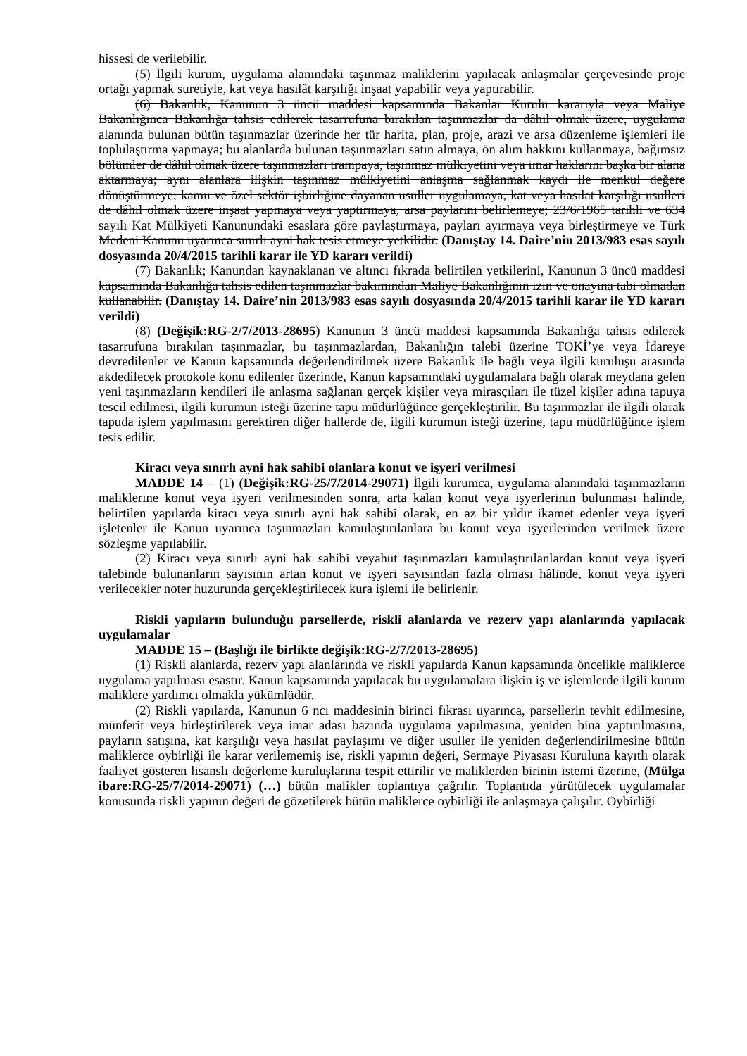hissesi de verilebilir.
(5) İlgili kurum, uygulama alanındaki taşınmaz maliklerini yapılacak anlaşmalar çerçevesinde proje ortağı yapmak suretiyle, kat veya hasılât karşılığı inşaat yapabilir veya yaptırabilir.
(6) Bakanlık, Kanunun 3 üncü maddesi kapsamında Bakanlar Kurulu kararıyla veya Maliye Bakanlığınca Bakanlığa tahsis edilerek tasarrufuna bırakılan taşınmazlar da dâhil olmak üzere, uygulama alanında bulunan bütün taşınmazlar üzerinde her tür harita, plan, proje, arazi ve arsa düzenleme işlemleri ile toplulaştırma yapmaya; bu alanlarda bulunan taşınmazları satın almaya, ön alım hakkını kullanmaya, bağımsız bölümler de dâhil olmak üzere taşınmazları trampaya, taşınmaz mülkiyetini veya imar haklarını başka bir alana aktarmaya; aynı alanlara ilişkin taşınmaz mülkiyetini anlaşma sağlanmak kaydı ile menkul değere dönüştürmeye; kamu ve özel sektör işbirliğine dayanan usuller uygulamaya, kat veya hasılat karşılığı usulleri de dâhil olmak üzere inşaat yapmaya veya yaptırmaya, arsa paylarını belirlemeye; 23/6/1965 tarihli ve 634 sayılı Kat Mülkiyeti Kanunundaki esaslara göre paylaştırmaya, payları ayırmaya veya birleştirmeye ve Türk Medeni Kanunu uyarınca sınırlı ayni hak tesis etmeye yetkilidir. (Danıştay 14. Daire’nin 2013/983 esas sayılı dosyasında 20/4/2015 tarihli karar ile YD kararı verildi)
(7) Bakanlık; Kanundan kaynaklanan ve altıncı fıkrada belirtilen yetkilerini, Kanunun 3 üncü maddesi kapsamında Bakanlığa tahsis edilen taşınmazlar bakımından Maliye Bakanlığının izin ve onayına tabi olmadan kullanabilir. (Danıştay 14. Daire’nin 2013/983 esas sayılı dosyasında 20/4/2015 tarihli karar ile YD kararı verildi)
(8) (Değişik:RG-2/7/2013-28695) Kanunun 3 üncü maddesi kapsamında Bakanlığa tahsis edilerek tasarrufuna bırakılan taşınmazlar, bu taşınmazlardan, Bakanlığın talebi üzerine TOKİ’ye veya İdareye devredilenler ve Kanun kapsamında değerlendirilmek üzere Bakanlık ile bağlı veya ilgili kuruluşu arasında akdedilecek protokole konu edilenler üzerinde, Kanun kapsamındaki uygulamalara bağlı olarak meydana gelen yeni taşınmazların kendileri ile anlaşma sağlanan gerçek kişiler veya mirasçıları ile tüzel kişiler adına tapuya tescil edilmesi, ilgili kurumun isteği üzerine tapu müdürlüğünce gerçekleştirilir. Bu taşınmazlar ile ilgili olarak tapuda işlem yapılmasını gerektiren diğer hallerde de, ilgili kurumun isteği üzerine, tapu müdürlüğünce işlem tesis edilir.
Kiracı veya sınırlı ayni hak sahibi olanlara konut ve işyeri verilmesi
MADDE 14 – (1) (Değişik:RG-25/7/2014-29071) İlgili kurumca, uygulama alanındaki taşınmazların maliklerine konut veya işyeri verilmesinden sonra, arta kalan konut veya işyerlerinin bulunması halinde, belirtilen yapılarda kiracı veya sınırlı ayni hak sahibi olarak, en az bir yıldır ikamet edenler veya işyeri işletenler ile Kanun uyarınca taşınmazları kamulaştırılanlara bu konut veya işyerlerinden verilmek üzere sözleşme yapılabilir.
(2) Kiracı veya sınırlı ayni hak sahibi veyahut taşınmazları kamulaştırılanlardan konut veya işyeri talebinde bulunanların sayısının artan konut ve işyeri sayısından fazla olması hâlinde, konut veya işyeri verilecekler noter huzurunda gerçekleştirilecek kura işlemi ile belirlenir.
Riskli yapıların bulunduğu parsellerde, riskli alanlarda ve rezerv yapı alanlarında yapılacak uygulamalar
MADDE 15 – (Başlığı ile birlikte değişik:RG-2/7/2013-28695)
(1) Riskli alanlarda, rezerv yapı alanlarında ve riskli yapılarda Kanun kapsamında öncelikle maliklerce uygulama yapılması esastır. Kanun kapsamında yapılacak bu uygulamalara ilişkin iş ve işlemlerde ilgili kurum maliklere yardımcı olmakla yükümlüdür.
(2) Riskli yapılarda, Kanunun 6 ncı maddesinin birinci fıkrası uyarınca, parsellerin tevhit edilmesine, münferit veya birleştirilerek veya imar adası bazında uygulama yapılmasına, yeniden bina yaptırılmasına, payların satışına, kat karşılığı veya hasılat paylaşımı ve diğer usuller ile yeniden değerlendirilmesine bütün maliklerce oybirliği ile karar verilememiş ise, riskli yapının değeri, Sermaye Piyasası Kuruluna kayıtlı olarak faaliyet gösteren lisanslı değerleme kuruluşlarına tespit ettirilir ve maliklerden birinin istemi üzerine, (Mülga ibare:RG-25/7/2014-29071) (…) bütün malikler toplantıya çağrılır. Toplantıda yürütülecek uygulamalar konusunda riskli yapının değeri de gözetilerek bütün maliklerce oybirliği ile anlaşmaya çalışılır. Oybirliği